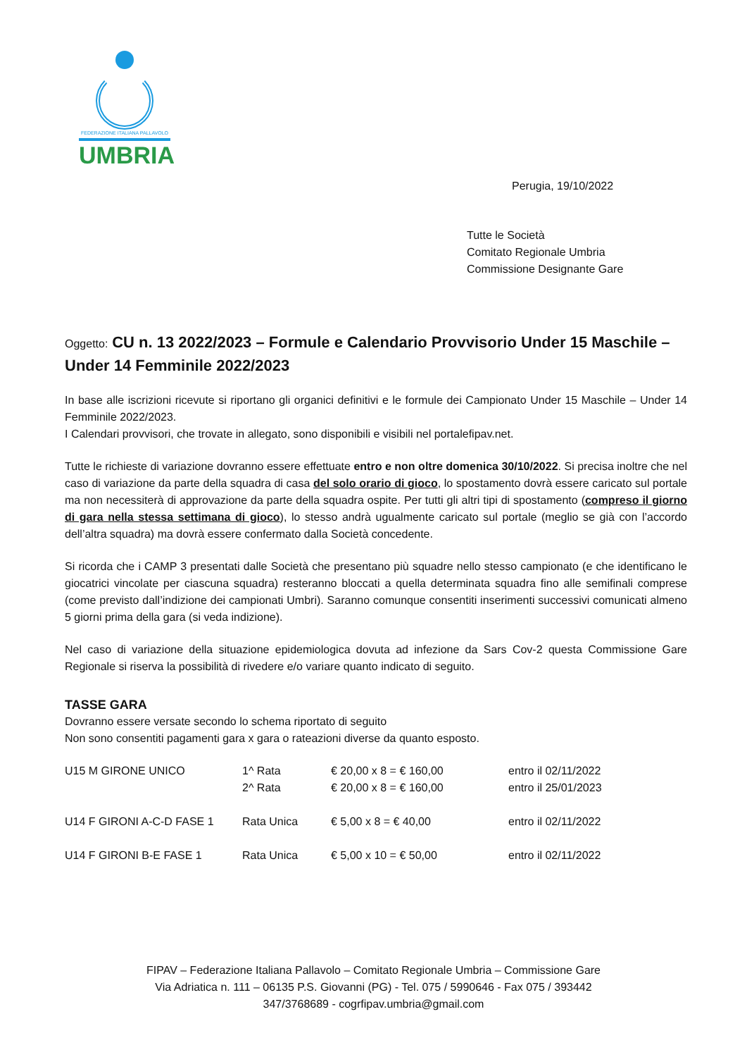FEDERAZIONE ITALIANA PALLAVOLO
UMBRIA
Perugia, 19/10/2022
Tutte le Società
Comitato Regionale Umbria
Commissione Designante Gare
Oggetto: CU n. 13 2022/2023 – Formule e Calendario Provvisorio Under 15 Maschile – Under 14 Femminile 2022/2023
In base alle iscrizioni ricevute si riportano gli organici definitivi e le formule dei Campionato Under 15 Maschile – Under 14 Femminile 2022/2023.
I Calendari provvisori, che trovate in allegato, sono disponibili e visibili nel portalefipav.net.
Tutte le richieste di variazione dovranno essere effettuate entro e non oltre domenica 30/10/2022. Si precisa inoltre che nel caso di variazione da parte della squadra di casa del solo orario di gioco, lo spostamento dovrà essere caricato sul portale ma non necessiterà di approvazione da parte della squadra ospite. Per tutti gli altri tipi di spostamento (compreso il giorno di gara nella stessa settimana di gioco), lo stesso andrà ugualmente caricato sul portale (meglio se già con l’accordo dell’altra squadra) ma dovrà essere confermato dalla Società concedente.
Si ricorda che i CAMP 3 presentati dalle Società che presentano più squadre nello stesso campionato (e che identificano le giocatrici vincolate per ciascuna squadra) resteranno bloccati a quella determinata squadra fino alle semifinali comprese (come previsto dall’indizione dei campionati Umbri). Saranno comunque consentiti inserimenti successivi comunicati almeno 5 giorni prima della gara (si veda indizione).
Nel caso di variazione della situazione epidemiologica dovuta ad infezione da Sars Cov-2 questa Commissione Gare Regionale si riserva la possibilità di rivedere e/o variare quanto indicato di seguito.
TASSE GARA
Dovranno essere versate secondo lo schema riportato di seguito
Non sono consentiti pagamenti gara x gara o rateazioni diverse da quanto esposto.
| U15 M GIRONE UNICO | 1^ Rata | € 20,00 x 8 = € 160,00 | entro il 02/11/2022 |
| | 2^ Rata | € 20,00 x 8 = € 160,00 | entro il 25/01/2023 |
| U14 F GIRONI A-C-D FASE 1 | Rata Unica | € 5,00 x 8 = € 40,00 | entro il 02/11/2022 |
| U14 F GIRONI B-E FASE 1 | Rata Unica | € 5,00 x 10 = € 50,00 | entro il 02/11/2022 |
FIPAV – Federazione Italiana Pallavolo – Comitato Regionale Umbria – Commissione Gare
Via Adriatica n. 111 – 06135 P.S. Giovanni (PG) - Tel. 075 / 5990646 - Fax 075 / 393442
347/3768689 - cogrfipav.umbria@gmail.com